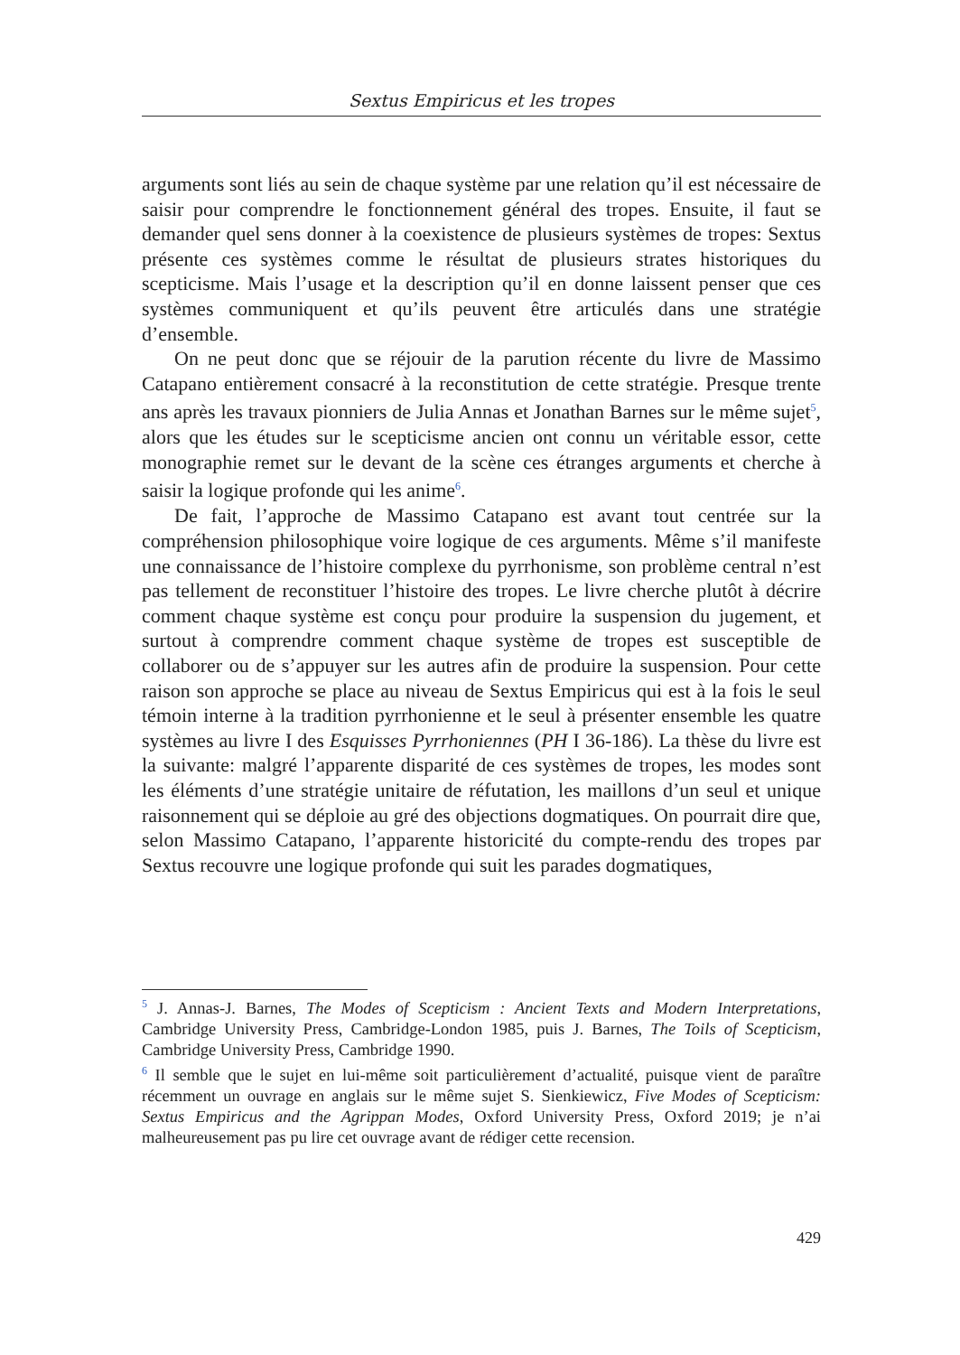Sextus Empiricus et les tropes
arguments sont liés au sein de chaque système par une relation qu’il est nécessaire de saisir pour comprendre le fonctionnement général des tropes. Ensuite, il faut se demander quel sens donner à la coexistence de plusieurs systèmes de tropes: Sextus présente ces systèmes comme le résultat de plusieurs strates historiques du scepticisme. Mais l’usage et la description qu’il en donne laissent penser que ces systèmes communiquent et qu’ils peuvent être articulés dans une stratégie d’ensemble.
On ne peut donc que se réjouir de la parution récente du livre de Massimo Catapano entièrement consacré à la reconstitution de cette stratégie. Presque trente ans après les travaux pionniers de Julia Annas et Jonathan Barnes sur le même sujet<sup>5</sup>, alors que les études sur le scepticisme ancien ont connu un véritable essor, cette monographie remet sur le devant de la scène ces étranges arguments et cherche à saisir la logique profonde qui les anime<sup>6</sup>.
De fait, l’approche de Massimo Catapano est avant tout centrée sur la compréhension philosophique voire logique de ces arguments. Même s’il manifeste une connaissance de l’histoire complexe du pyrrhonisme, son problème central n’est pas tellement de reconstituer l’histoire des tropes. Le livre cherche plutôt à décrire comment chaque système est conçu pour produire la suspension du jugement, et surtout à comprendre comment chaque système de tropes est susceptible de collaborer ou de s’appuyer sur les autres afin de produire la suspension. Pour cette raison son approche se place au niveau de Sextus Empiricus qui est à la fois le seul témoin interne à la tradition pyrrhonienne et le seul à présenter ensemble les quatre systèmes au livre I des Esquisses Pyrrhoniennes (PH I 36-186). La thèse du livre est la suivante: malgré l’apparente disparité de ces systèmes de tropes, les modes sont les éléments d’une stratégie unitaire de réfutation, les maillons d’un seul et unique raisonnement qui se déploie au gré des objections dogmatiques. On pourrait dire que, selon Massimo Catapano, l’apparente historicité du compte-rendu des tropes par Sextus recouvre une logique profonde qui suit les parades dogmatiques,
<sup>5</sup> J. Annas-J. Barnes, The Modes of Scepticism : Ancient Texts and Modern Interpretations, Cambridge University Press, Cambridge-London 1985, puis J. Barnes, The Toils of Scepticism, Cambridge University Press, Cambridge 1990.
<sup>6</sup> Il semble que le sujet en lui-même soit particulièrement d’actualité, puisque vient de paraître récemment un ouvrage en anglais sur le même sujet S. Sienkiewicz, Five Modes of Scepticism: Sextus Empiricus and the Agrippan Modes, Oxford University Press, Oxford 2019; je n’ai malheureusement pas pu lire cet ouvrage avant de rédiger cette recension.
429